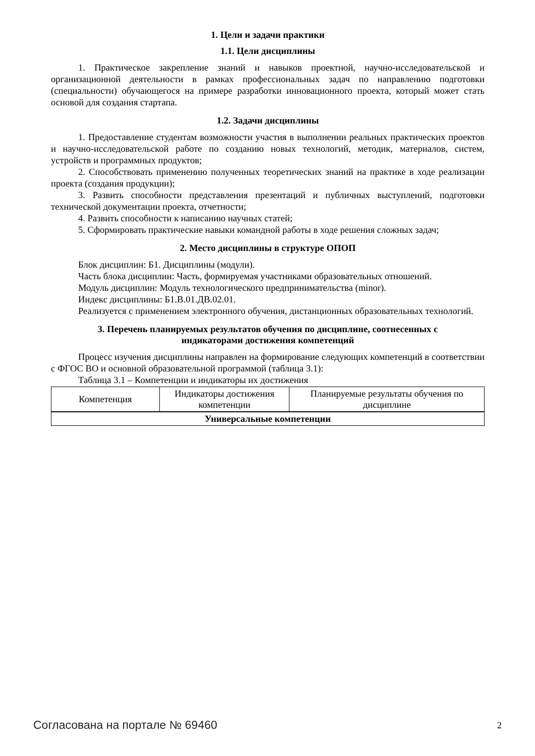1. Цели и задачи практики
1.1. Цели дисциплины
1. Практическое закрепление знаний и навыков проектной, научно-исследовательской и организационной деятельности в рамках профессиональных задач по направлению подготовки (специальности) обучающегося на примере разработки инновационного проекта, который может стать основой для создания стартапа.
1.2. Задачи дисциплины
1. Предоставление студентам возможности участия в выполнении реальных практических проектов и научно-исследовательской работе по созданию новых технологий, методик, материалов, систем, устройств и программных продуктов;
2. Способствовать применению полученных теоретических знаний на практике в ходе реализации проекта (создания продукции);
3. Развить способности представления презентаций и публичных выступлений, подготовки технической документации проекта, отчетности;
4. Развить способности к написанию научных статей;
5. Сформировать практические навыки командной работы в ходе решения сложных задач;
2. Место дисциплины в структуре ОПОП
Блок дисциплин: Б1. Дисциплины (модули).
Часть блока дисциплин: Часть, формируемая участниками образовательных отношений.
Модуль дисциплин: Модуль технологического предпринимательства (minor).
Индекс дисциплины: Б1.В.01.ДВ.02.01.
Реализуется с применением электронного обучения, дистанционных образовательных технологий.
3. Перечень планируемых результатов обучения по дисциплине, соотнесенных с
индикаторами достижения компетенций
Процесс изучения дисциплины направлен на формирование следующих компетенций в соответствии с ФГОС ВО и основной образовательной программой (таблица 3.1):
Таблица 3.1 – Компетенции и индикаторы их достижения
| Компетенция | Индикаторы достижения компетенции | Планируемые результаты обучения по дисциплине |
| --- | --- | --- |
| Универсальные компетенции | | |
Согласована на портале № 69460 2